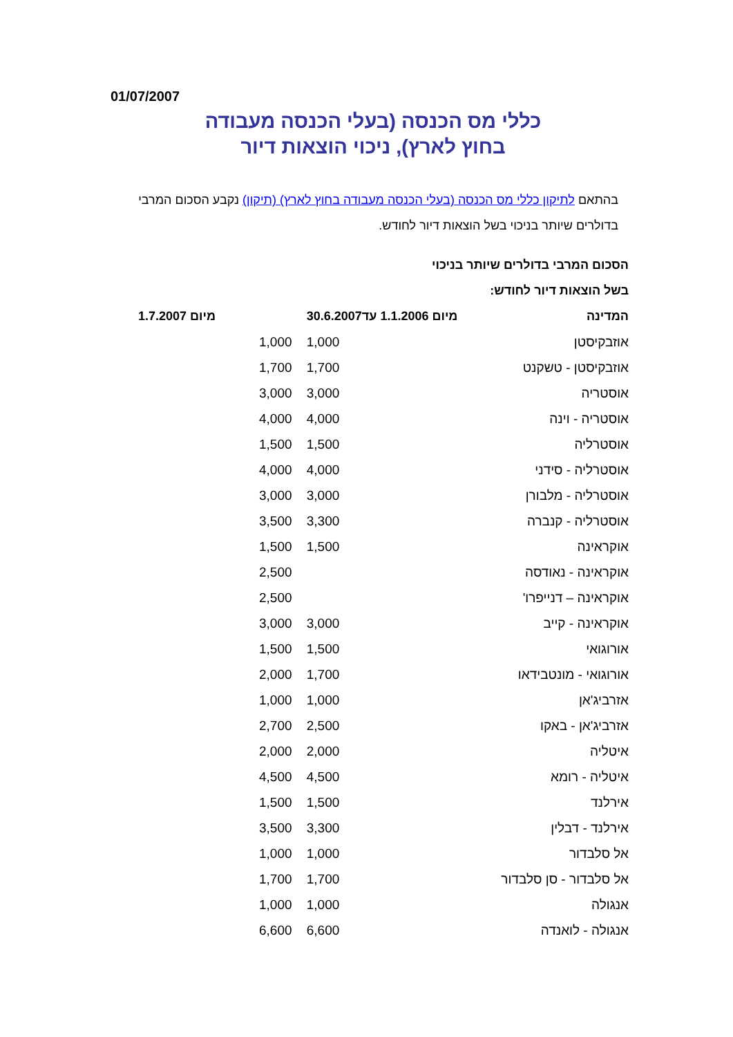01/07/2007
כללי מס הכנסה (בעלי הכנסה מעבודה
בחוץ לארץ), ניכוי הוצאות דיור
בהתאם לתיקון כללי מס הכנסה (בעלי הכנסה מעבודה בחוץ לארץ) (תיקון) נקבע הסכום המרבי בדולרים שיותר בניכוי בשל הוצאות דיור לחודש.
הסכום המרבי בדולרים שיותר בניכוי
בשל הוצאות דיור לחודש:
| המדינה | מיום 1.1.2006 עד30.6.2007 | מיום 1.7.2007 |
| --- | --- | --- |
| אוזבקיסטן | 1,000 | 1,000 |
| אוזבקיסטן - טשקנט | 1,700 | 1,700 |
| אוסטריה | 3,000 | 3,000 |
| אוסטריה - וינה | 4,000 | 4,000 |
| אוסטרליה | 1,500 | 1,500 |
| אוסטרליה - סידני | 4,000 | 4,000 |
| אוסטרליה - מלבורן | 3,000 | 3,000 |
| אוסטרליה - קנברה | 3,300 | 3,500 |
| אוקראינה | 1,500 | 1,500 |
| אוקראינה - נאודסה | | 2,500 |
| אוקראינה – דנייפרו' | | 2,500 |
| אוקראינה - קייב | 3,000 | 3,000 |
| אורוגואי | 1,500 | 1,500 |
| אורוגואי - מונטבידאו | 1,700 | 2,000 |
| אזרביג'אן | 1,000 | 1,000 |
| אזרביג'אן - באקו | 2,500 | 2,700 |
| איטליה | 2,000 | 2,000 |
| איטליה - רומא | 4,500 | 4,500 |
| אירלנד | 1,500 | 1,500 |
| אירלנד - דבלין | 3,300 | 3,500 |
| אל סלבדור | 1,000 | 1,000 |
| אל סלבדור - סן סלבדור | 1,700 | 1,700 |
| אנגולה | 1,000 | 1,000 |
| אנגולה - לואנדה | 6,600 | 6,600 |